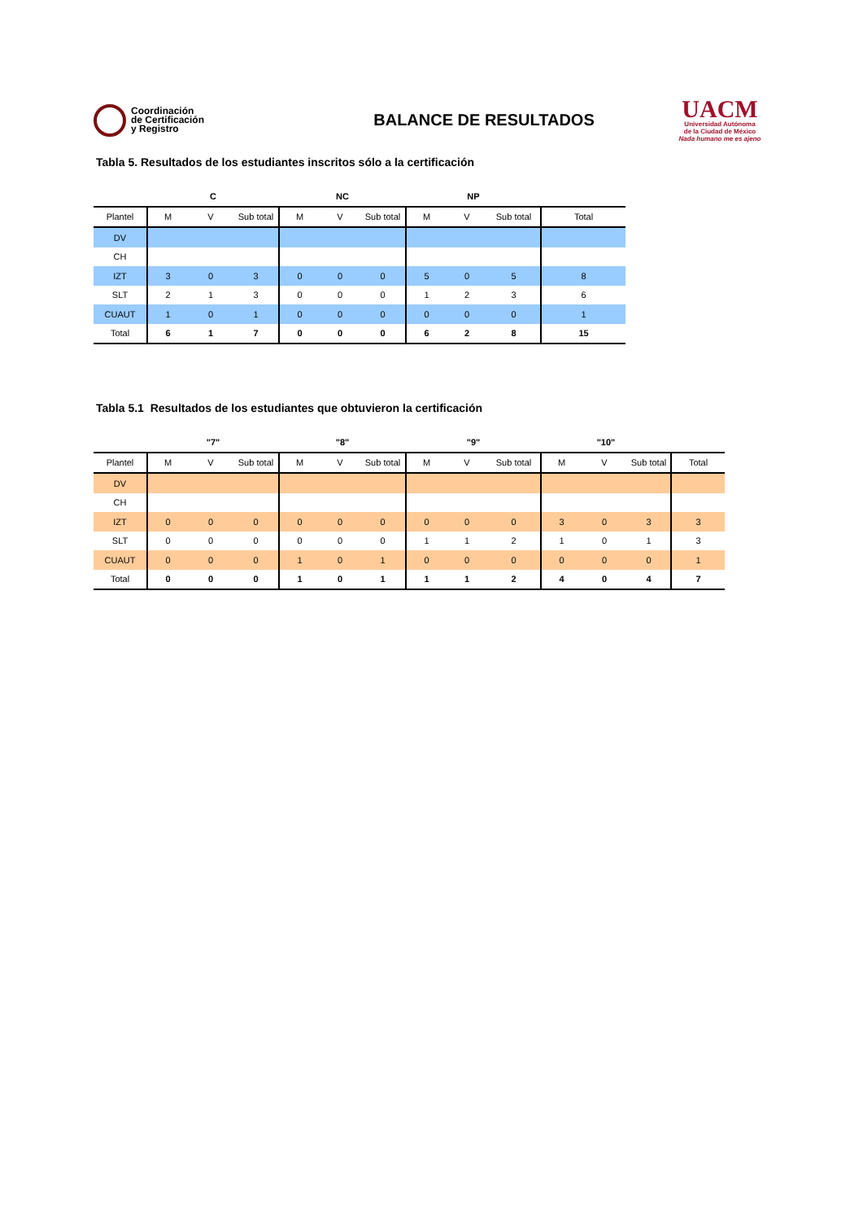Coordinación
de Certificación
y Registro
BALANCE DE RESULTADOS
UACM
Universidad Autónoma
de la Ciudad de México
Nada humano me es ajeno
Tabla 5. Resultados de los estudiantes inscritos sólo a la certificación
| | C | | | NC | | | NP | | | |
| --- | --- | --- | --- | --- | --- | --- | --- | --- | --- | --- |
| Plantel | M | V | Sub total | M | V | Sub total | M | V | Sub total | Total |
| DV | | | | | | | | | | |
| CH | | | | | | | | | | |
| IZT | 3 | 0 | 3 | 0 | 0 | 0 | 5 | 0 | 5 | 8 |
| SLT | 2 | 1 | 3 | 0 | 0 | 0 | 1 | 2 | 3 | 6 |
| CUAUT | 1 | 0 | 1 | 0 | 0 | 0 | 0 | 0 | 0 | 1 |
| Total | 6 | 1 | 7 | 0 | 0 | 0 | 6 | 2 | 8 | 15 |
Tabla 5.1 Resultados de los estudiantes que obtuvieron la certificación
| | "7" | | | "8" | | | "9" | | | "10" | | | |
| --- | --- | --- | --- | --- | --- | --- | --- | --- | --- | --- | --- | --- | --- |
| Plantel | M | V | Sub total | M | V | Sub total | M | V | Sub total | M | V | Sub total | Total |
| DV | | | | | | | | | | | | | |
| CH | | | | | | | | | | | | | |
| IZT | 0 | 0 | 0 | 0 | 0 | 0 | 0 | 0 | 0 | 3 | 0 | 3 | 3 |
| SLT | 0 | 0 | 0 | 0 | 0 | 0 | 1 | 1 | 2 | 1 | 0 | 1 | 3 |
| CUAUT | 0 | 0 | 0 | 1 | 0 | 1 | 0 | 0 | 0 | 0 | 0 | 0 | 1 |
| Total | 0 | 0 | 0 | 1 | 0 | 1 | 1 | 1 | 2 | 4 | 0 | 4 | 7 |